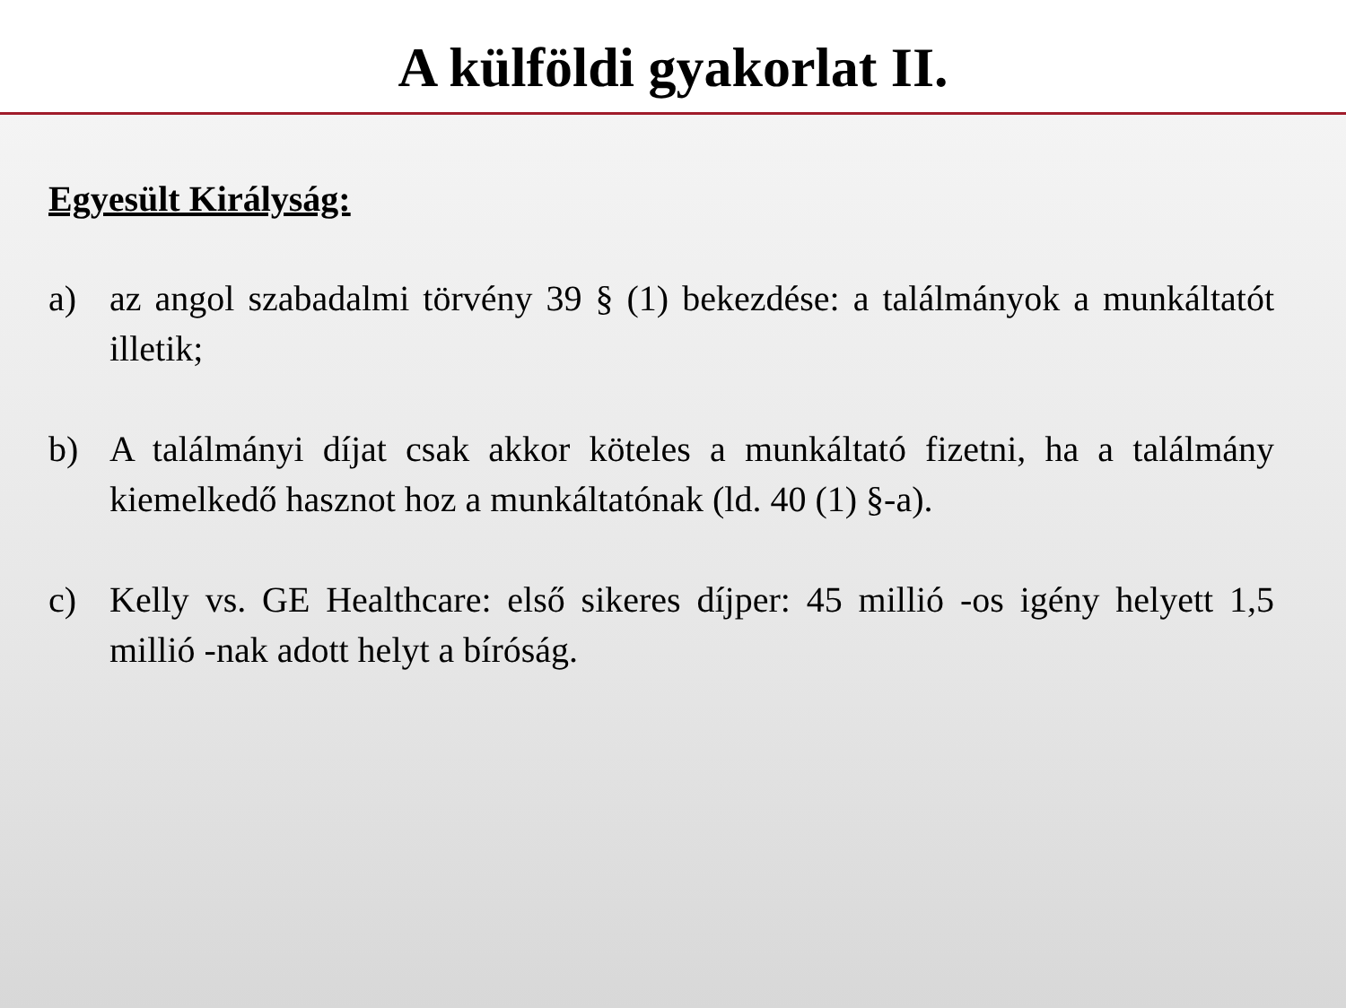A külföldi gyakorlat II.
Egyesült Királyság:
a) az angol szabadalmi törvény 39 § (1) bekezdése: a találmányok a munkáltatót illetik;
b) A találmányi díjat csak akkor köteles a munkáltató fizetni, ha a találmány kiemelkedő hasznot hoz a munkáltatónak (ld. 40 (1) §-a).
c) Kelly vs. GE Healthcare: első sikeres díjper: 45 millió -os igény helyett 1,5 millió -nak adott helyt a bíróság.